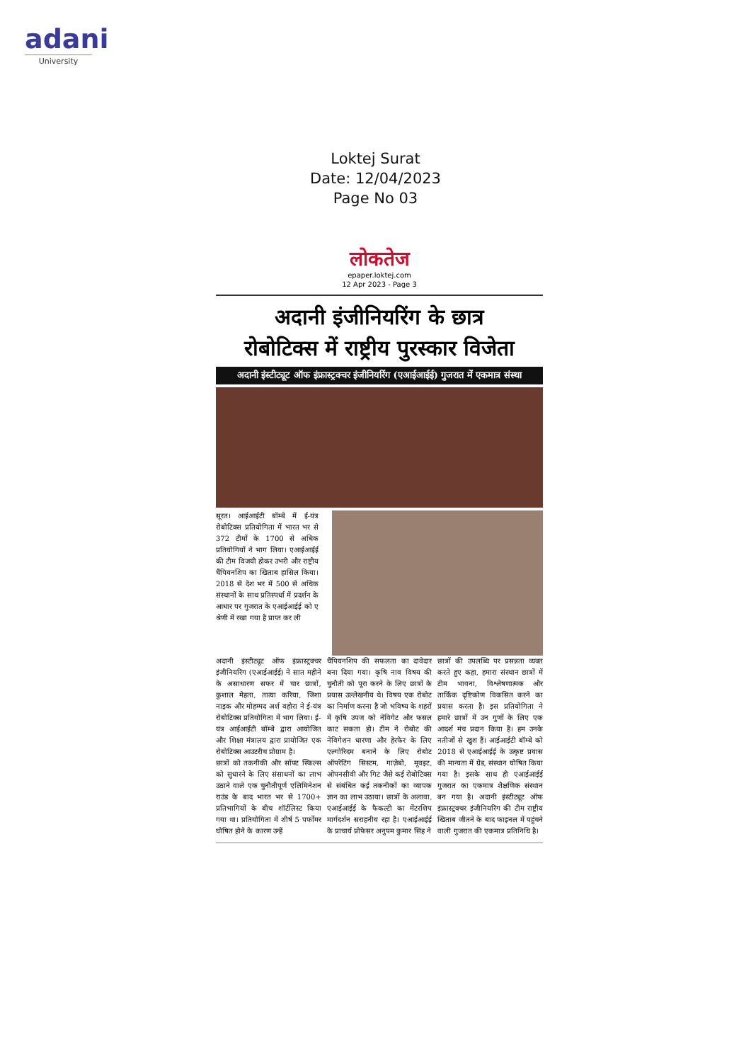adani
University
Loktej Surat
Date: 12/04/2023
Page No 03
लोकतेज
epaper.loktej.com
12 Apr 2023 - Page 3
अदानी इंजीनियरिंग के छात्र
रोबोटिक्स में राष्ट्रीय पुरस्कार विजेता
अदानी इंस्टीट्यूट ऑफ इंफ्रास्ट्रक्चर इंजीनियरिंग (एआईआईई) गुजरात में एकमात्र संस्था
सूरत। आईआईटी बॉम्बे में ई-यंत्र रोबोटिक्स प्रतियोगिता में भारत भर से 372 टीमों के 1700 से अधिक प्रतियोगियों ने भाग लिया। एआईआईई की टीम विजयी होकर उभरी और राष्ट्रीय चैंपियनशिप का खिताब हासिल किया। 2018 से देश भर में 500 से अधिक संस्थानों के साथ प्रतिस्पर्धा में प्रदर्शन के आधार पर गुजरात के एआईआईई को ए श्रेणी में रखा गया है प्राप्त कर ली
अदानी इंस्टीट्यूट ऑफ इंफ्रास्ट्रक्चर इंजीनियरिंग (एआईआईई) ने सात महीने के असाधारण सफर में चार छात्रों, कुशाल मेहता, तात्या करिया, जिशा नाइक और मोहम्मद अर्श वहोरा ने ई-यंत्र रोबोटिक्स प्रतियोगिता में भाग लिया। ई-यंत्र आईआईटी बॉम्बे द्वारा आयोजित और शिक्षा मंत्रालय द्वारा प्रायोजित एक रोबोटिक्स आउटरीच प्रोग्राम है।
छात्रों को तकनीकी और सॉफ्ट स्किल्स को सुधारने के लिए संसाधनों का लाभ उठाने वाले एक चुनौतीपूर्ण एलिमिनेशन राउंड के बाद भारत भर से 1700+ प्रतिभागियों के बीच शॉर्टलिस्ट किया गया था। प्रतियोगिता में शीर्ष 5 पर्फोमर घोषित होने के कारण उन्हें
चैंपियनशिप की सफलता का दावेदार बना दिया गया। कृषि नाव विषय की चुनौती को पूरा करने के लिए छात्रों के प्रयास उल्लेखनीय थे। विषय एक रोबोट का निर्माण करना है जो भविष्य के शहरों में कृषि उपज को नेविगेट और फसल काट सकता हो। टीम ने रोबोट की नेविगेशन धारणा और हेरफेर के लिए एल्गोरिदम बनाने के लिए रोबोट ऑपरेटिंग सिस्टम, गाज़ेबो, मूवइट, ओपनसीवी और गिट जैसे कई रोबोटिक्स से संबंधित कई तकनीकों का व्यापक ज्ञान का लाभ उठाया। छात्रों के अलावा, एआईआईई के फैकल्टी का मेंटरशिप मार्गदर्शन सराहनीय रहा है। एआईआईई के प्राचार्य प्रोफेसर अनुपम कुमार सिंह ने
छात्रों की उपलब्धि पर प्रसन्नता व्यक्त करते हुए कहा, हमारा संस्थान छात्रों में टीम भावना, विश्लेषणात्मक और तार्किक दृष्टिकोण विकसित करने का प्रयास करता है। इस प्रतियोगिता ने हमारे छात्रों में उन गुणों के लिए एक आदर्श मंच प्रदान किया है। हम उनके नतीजों से खुश हैं। आईआईटी बॉम्बे को 2018 से एआईआईई के उत्कृष्ट प्रयास की मान्यता में ग्रेड, संस्थान घोषित किया गया है। इसके साथ ही एआईआईई गुजरात का एकमात्र शैक्षणिक संस्थान बन गया है। अदानी इंस्टीट्यूट ऑफ इंफ्रास्ट्रक्चर इंजीनियरिंग की टीम राष्ट्रीय खिताब जीतने के बाद फाइनल में पहुंचने वाली गुजरात की एकमात्र प्रतिनिधि है।